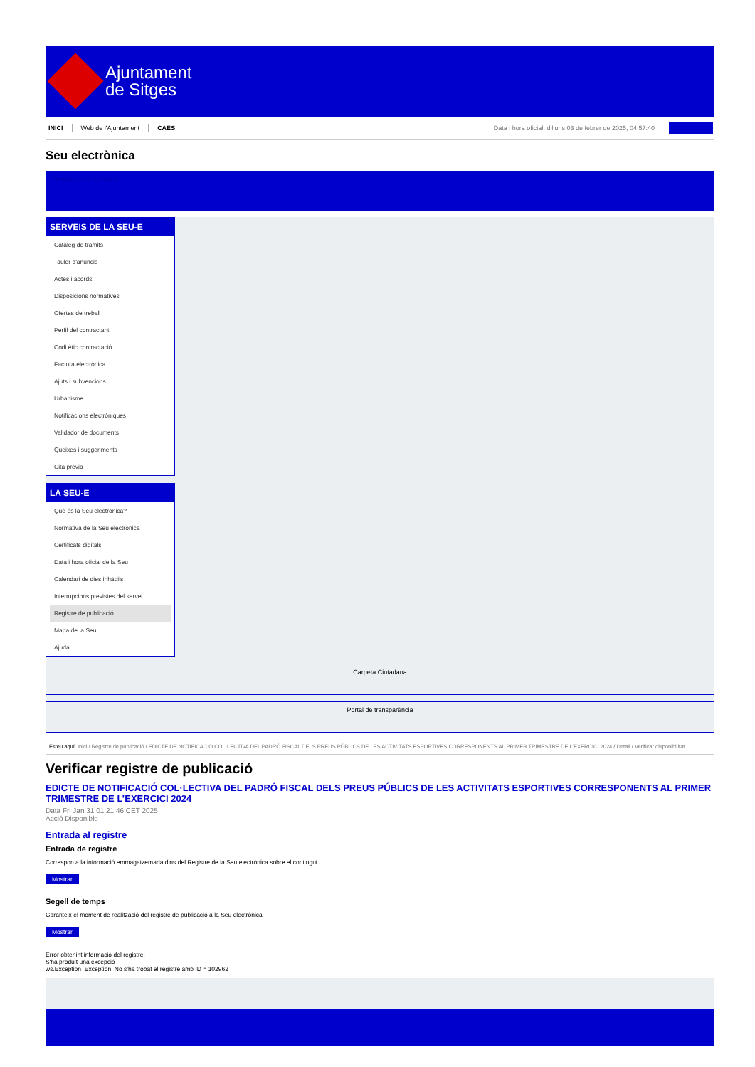Ajuntament
de Sitges
INICI Web de l'Ajuntament CAES Data i hora oficial: dilluns 03 de febrer de 2025, 04:57:40
Seu electrònica
Obtenir còpia autèntica
SERVEIS DE LA SEU-E
Catàleg de tràmits
Tauler d'anuncis
Actes i acords
Disposicions normatives
Ofertes de treball
Perfil del contractant
Codi ètic contractació
Factura electrònica
Ajuts i subvencions
Urbanisme
Notificacions electròniques
Validador de documents
Queixes i suggeriments
Cita prèvia
LA SEU-E
Què és la Seu electrònica?
Normativa de la Seu electrònica
Certificats digitals
Data i hora oficial de la Seu
Calendari de dies inhàbils
Interrupcions previstes del servei
Registre de publicació
Mapa de la Seu
Ajuda
Carpeta Ciutadana
Portal de transparència
Esteu aquí: Inici / Registre de publicació / EDICTE DE NOTIFICACIÓ COL·LECTIVA DEL PADRÓ FISCAL DELS PREUS PÚBLICS DE LES ACTIVITATS ESPORTIVES CORRESPONENTS AL PRIMER TRIMESTRE DE L'EXERCICI 2024 / Detall / Verificar disponibilitat
Verificar registre de publicació
EDICTE DE NOTIFICACIÓ COL·LECTIVA DEL PADRÓ FISCAL DELS PREUS PÚBLICS DE LES ACTIVITATS ESPORTIVES CORRESPONENTS AL PRIMER TRIMESTRE DE L’EXERCICI 2024
Data Fri Jan 31 01:21:46 CET 2025
Acció Disponible
Entrada al registre
Entrada de registre
Correspon a la informació emmagatzemada dins del Registre de la Seu electrònica sobre el contingut
Mostrar
Segell de temps
Garanteix el moment de realització del registre de publicació a la Seu electrònica
Mostrar
Error obtenint informació del registre:
S'ha produit una excepció
ws.Exception_Exception: No s'ha trobat el registre amb ID = 102962